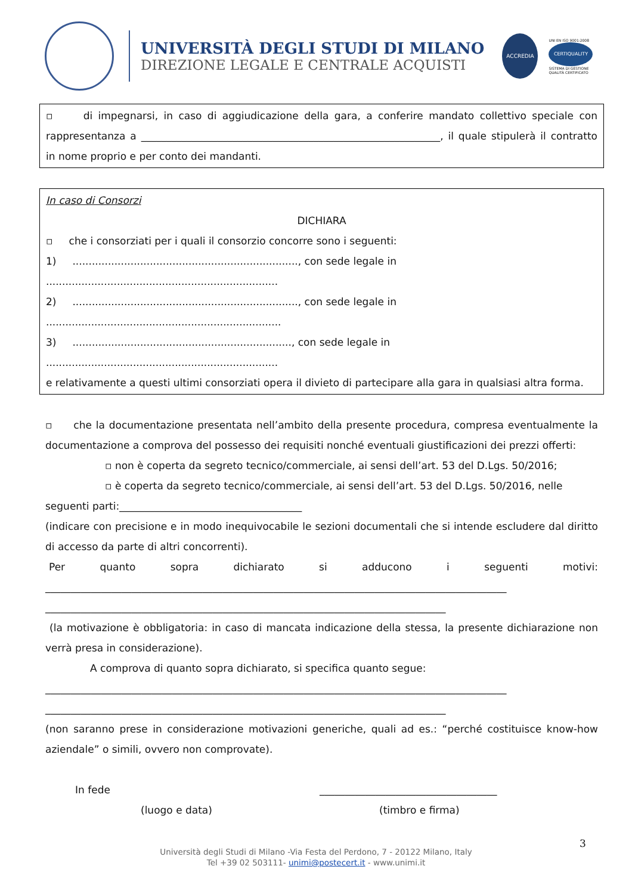UNIVERSITÀ DEGLI STUDI DI MILANO
DIREZIONE LEGALE E CENTRALE ACQUISTI
ACCREDIA
UNI EN ISO 9001:2008
CERTIQUALITY
SISTEMA DI GESTIONE
QUALITÀ CERTIFICATO
▫ di impegnarsi, in caso di aggiudicazione della gara, a conferire mandato collettivo speciale con rappresentanza a ___________________________________________________________, il quale stipulerà il contratto in nome proprio e per conto dei mandanti.
In caso di Consorzi
DICHIARA
▫ che i consorziati per i quali il consorzio concorre sono i seguenti:
1) ......................................................................, con sede legale in ........................................................................
2) ......................................................................, con sede legale in .........................................................................
3) ...................................................................., con sede legale in ........................................................................
e relativamente a questi ultimi consorziati opera il divieto di partecipare alla gara in qualsiasi altra forma.
▫ che la documentazione presentata nell’ambito della presente procedura, compresa eventualmente la documentazione a comprova del possesso dei requisiti nonché eventuali giustificazioni dei prezzi offerti:
▫ non è coperta da segreto tecnico/commerciale, ai sensi dell’art. 53 del D.Lgs. 50/2016;
▫ è coperta da segreto tecnico/commerciale, ai sensi dell’art. 53 del D.Lgs. 50/2016, nelle
seguenti parti:____________________________________
(indicare con precisione e in modo inequivocabile le sezioni documentali che si intende escludere dal diritto di accesso da parte di altri concorrenti).
Per quanto sopra dichiarato si adducono i seguenti motivi:
___________________________________________________________________________________________
_______________________________________________________________________________
(la motivazione è obbligatoria: in caso di mancata indicazione della stessa, la presente dichiarazione non verrà presa in considerazione).
A comprova di quanto sopra dichiarato, si specifica quanto segue:
___________________________________________________________________________________________
_______________________________________________________________________________
(non saranno prese in considerazione motivazioni generiche, quali ad es.: “perché costituisce know-how aziendale” o simili, ovvero non comprovate).
In fede ___________________________________
(luogo e data) (timbro e firma)
3
Università degli Studi di Milano -Via Festa del Perdono, 7 - 20122 Milano, Italy
Tel +39 02 503111- unimi@postecert.it - www.unimi.it